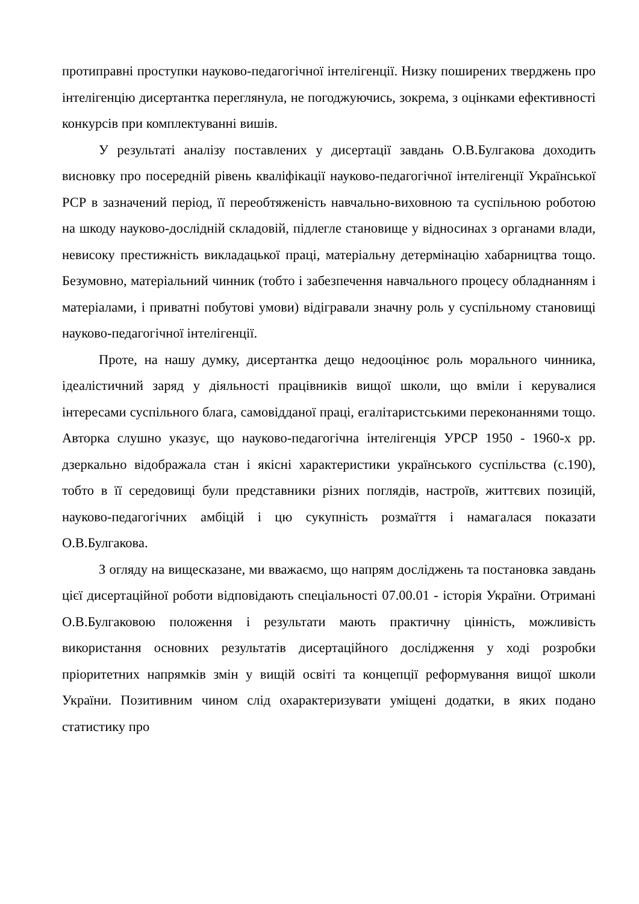протиправні проступки науково-педагогічної інтелігенції. Низку поширених тверджень про інтелігенцію дисертантка переглянула, не погоджуючись, зокрема, з оцінками ефективності конкурсів при комплектуванні вишів.
У результаті аналізу поставлених у дисертації завдань О.В.Булгакова доходить висновку про посередній рівень кваліфікації науково-педагогічної інтелігенції Української РСР в зазначений період, її переобтяженість навчально-виховною та суспільною роботою на шкоду науково-дослідній складовій, підлегле становище у відносинах з органами влади, невисоку престижність викладацької праці, матеріальну детермінацію хабарництва тощо. Безумовно, матеріальний чинник (тобто і забезпечення навчального процесу обладнанням і матеріалами, і приватні побутові умови) відігравали значну роль у суспільному становищі науково-педагогічної інтелігенції.
Проте, на нашу думку, дисертантка дещо недооцінює роль морального чинника, ідеалістичний заряд у діяльності працівників вищої школи, що вміли і керувалися інтересами суспільного блага, самовідданої праці, егалітаристськими переконаннями тощо. Авторка слушно указує, що науково-педагогічна інтелігенція УРСР 1950 - 1960-х рр. дзеркально відображала стан і якісні характеристики українського суспільства (с.190), тобто в її середовищі були представники різних поглядів, настроїв, життєвих позицій, науково-педагогічних амбіцій і цю сукупність розмаїття і намагалася показати О.В.Булгакова.
З огляду на вищесказане, ми вважаємо, що напрям досліджень та постановка завдань цієї дисертаційної роботи відповідають спеціальності 07.00.01 - історія України. Отримані О.В.Булгаковою положення і результати мають практичну цінність, можливість використання основних результатів дисертаційного дослідження у ході розробки пріоритетних напрямків змін у вищій освіті та концепції реформування вищої школи України. Позитивним чином слід охарактеризувати уміщені додатки, в яких подано статистику про